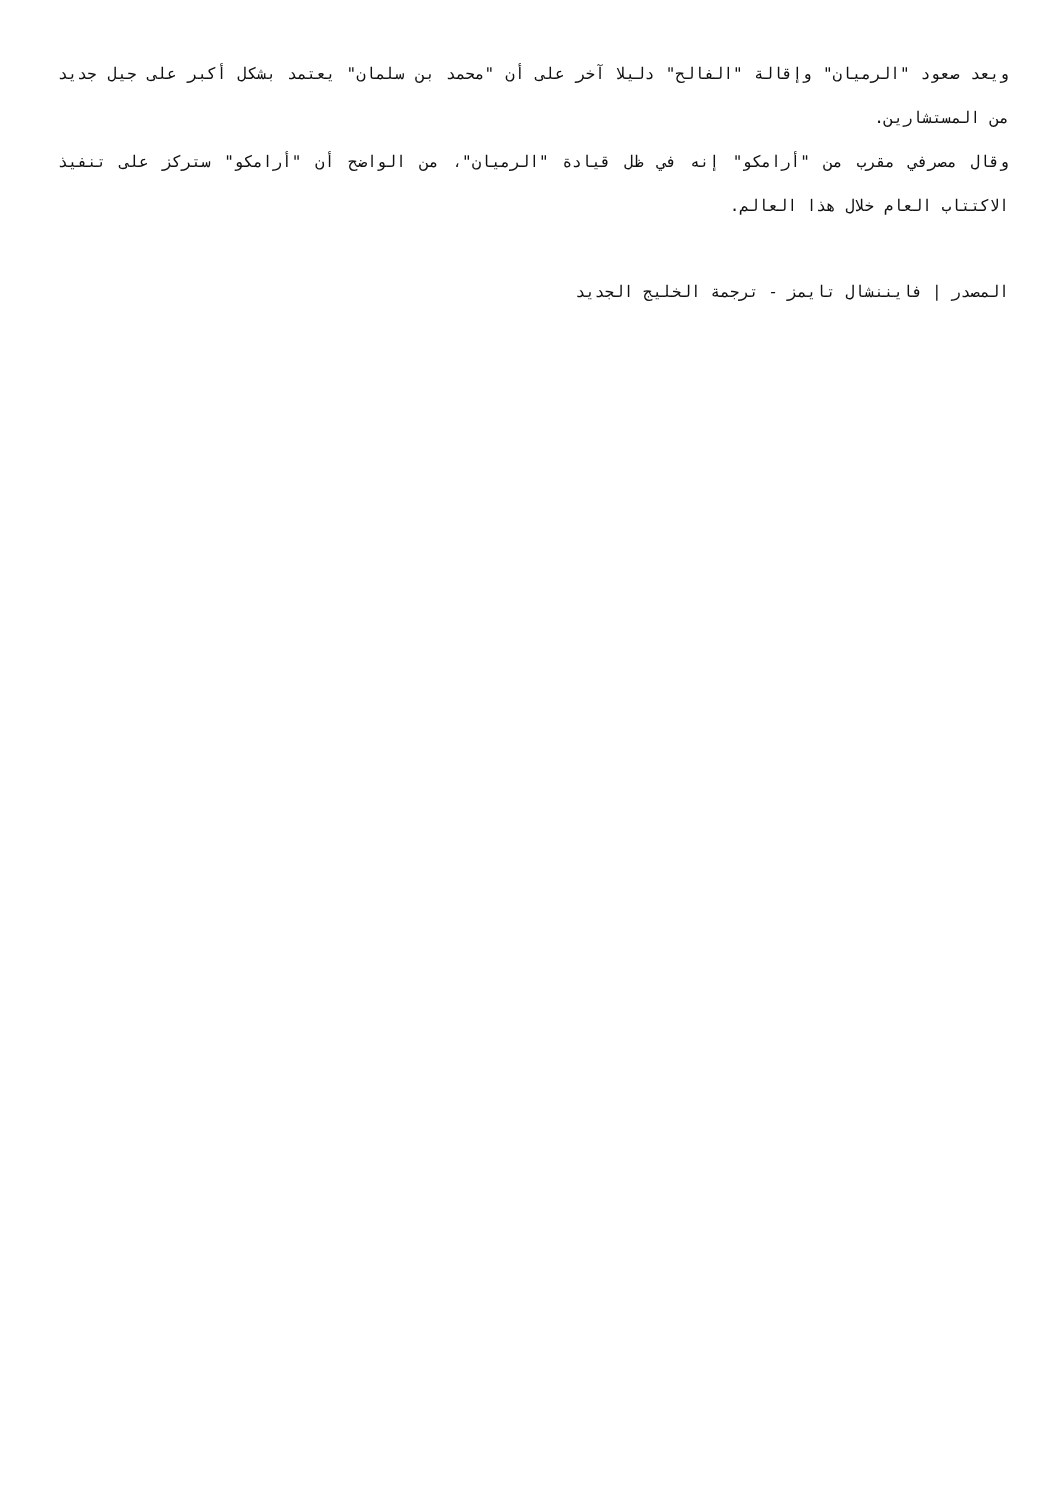ويعد صعود "الرميان" وإقالة "الفالح" دليلا آخر على أن "محمد بن سلمان" يعتمد بشكل أكبر على جيل جديد من المستشارين.
وقال مصرفي مقرب من "أرامكو" إنه في ظل قيادة "الرميان"، من الواضح أن "أرامكو" ستركز على تنفيذ الاكتتاب العام خلال هذا العالم.
المصدر | فايننشال تايمز - ترجمة الخليج الجديد